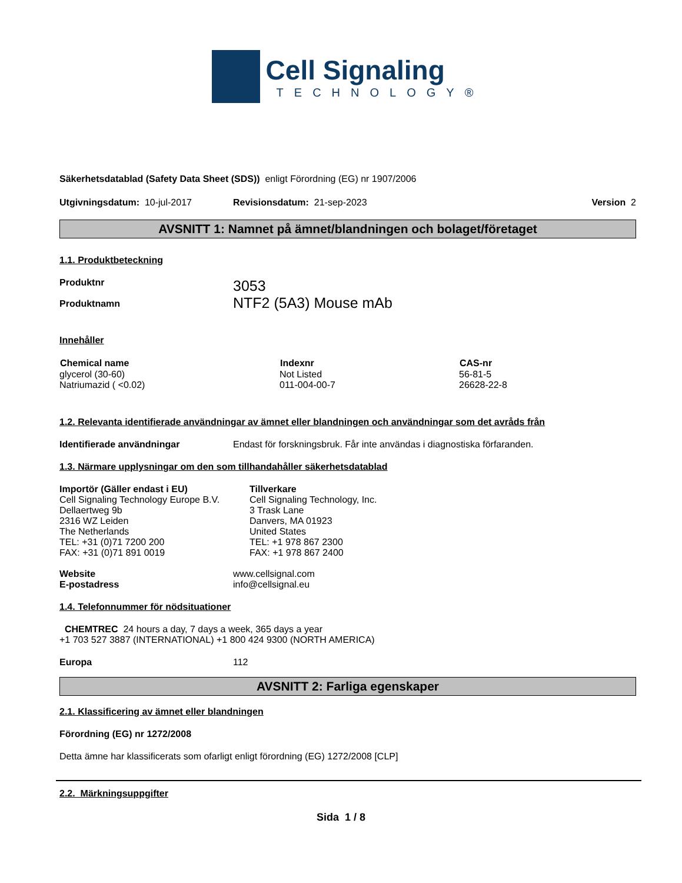Cell Signaling
TECHNOLOGY®
Säkerhetsdatablad (Safety Data Sheet (SDS)) enligt Förordning (EG) nr 1907/2006
Utgivningsdatum: 10-jul-2017 Revisionsdatum: 21-sep-2023 Version 2
AVSNITT 1: Namnet på ämnet/blandningen och bolaget/företaget
1.1. Produktbeteckning
Produktnr
Produktnamn 3053
NTF2 (5A3) Mouse mAb
Innehåller
| Chemical name | Indexnr | CAS-nr |
| --- | --- | --- |
| glycerol (30-60) | Not Listed | 56-81-5 |
| Natriumazid ( <0.02) | 011-004-00-7 | 26628-22-8 |
1.2. Relevanta identifierade användningar av ämnet eller blandningen och användningar som det avråds från
Identifierade användningar Endast för forskningsbruk. Får inte användas i diagnostiska förfaranden.
1.3. Närmare upplysningar om den som tillhandahåller säkerhetsdatablad
Importör (Gäller endast i EU)
Cell Signaling Technology Europe B.V.
Dellaertweg 9b
2316 WZ Leiden
The Netherlands
TEL: +31 (0)71 7200 200
FAX: +31 (0)71 891 0019 Tillverkare
Cell Signaling Technology, Inc.
3 Trask Lane
Danvers, MA 01923
United States
TEL: +1 978 867 2300
FAX: +1 978 867 2400
Website
E-postadress www.cellsignal.com
info@cellsignal.eu
1.4. Telefonnummer för nödsituationer
CHEMTREC 24 hours a day, 7 days a week, 365 days a year
+1 703 527 3887 (INTERNATIONAL) +1 800 424 9300 (NORTH AMERICA)
Europa 112
AVSNITT 2: Farliga egenskaper
2.1. Klassificering av ämnet eller blandningen
Förordning (EG) nr 1272/2008
Detta ämne har klassificerats som ofarligt enligt förordning (EG) 1272/2008 [CLP]
2.2. Märkningsuppgifter
Sida 1 / 8